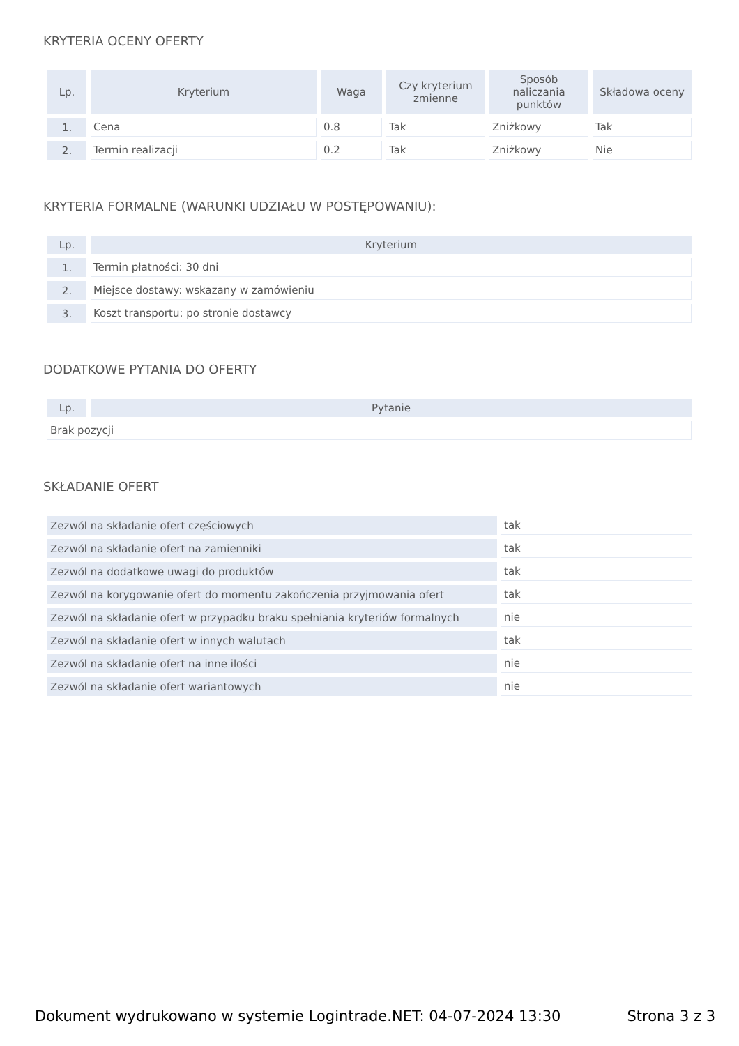KRYTERIA OCENY OFERTY
| Lp. | Kryterium | Waga | Czy kryterium zmienne | Sposób naliczania punktów | Składowa oceny |
| --- | --- | --- | --- | --- | --- |
| 1. | Cena | 0.8 | Tak | Zniżkowy | Tak |
| 2. | Termin realizacji | 0.2 | Tak | Zniżkowy | Nie |
KRYTERIA FORMALNE (WARUNKI UDZIAŁU W POSTĘPOWANIU):
| Lp. | Kryterium |
| --- | --- |
| 1. | Termin płatności: 30 dni |
| 2. | Miejsce dostawy: wskazany w zamówieniu |
| 3. | Koszt transportu: po stronie dostawcy |
DODATKOWE PYTANIA DO OFERTY
| Lp. | Pytanie |
| --- | --- |
| Brak pozycji | |
SKŁADANIE OFERT
| Zezwól na składanie ofert częściowych | tak |
| Zezwól na składanie ofert na zamienniki | tak |
| Zezwól na dodatkowe uwagi do produktów | tak |
| Zezwól na korygowanie ofert do momentu zakończenia przyjmowania ofert | tak |
| Zezwól na składanie ofert w przypadku braku spełniania kryteriów formalnych | nie |
| Zezwól na składanie ofert w innych walutach | tak |
| Zezwól na składanie ofert na inne ilości | nie |
| Zezwól na składanie ofert wariantowych | nie |
Dokument wydrukowano w systemie Logintrade.NET: 04-07-2024 13:30 Strona 3 z 3